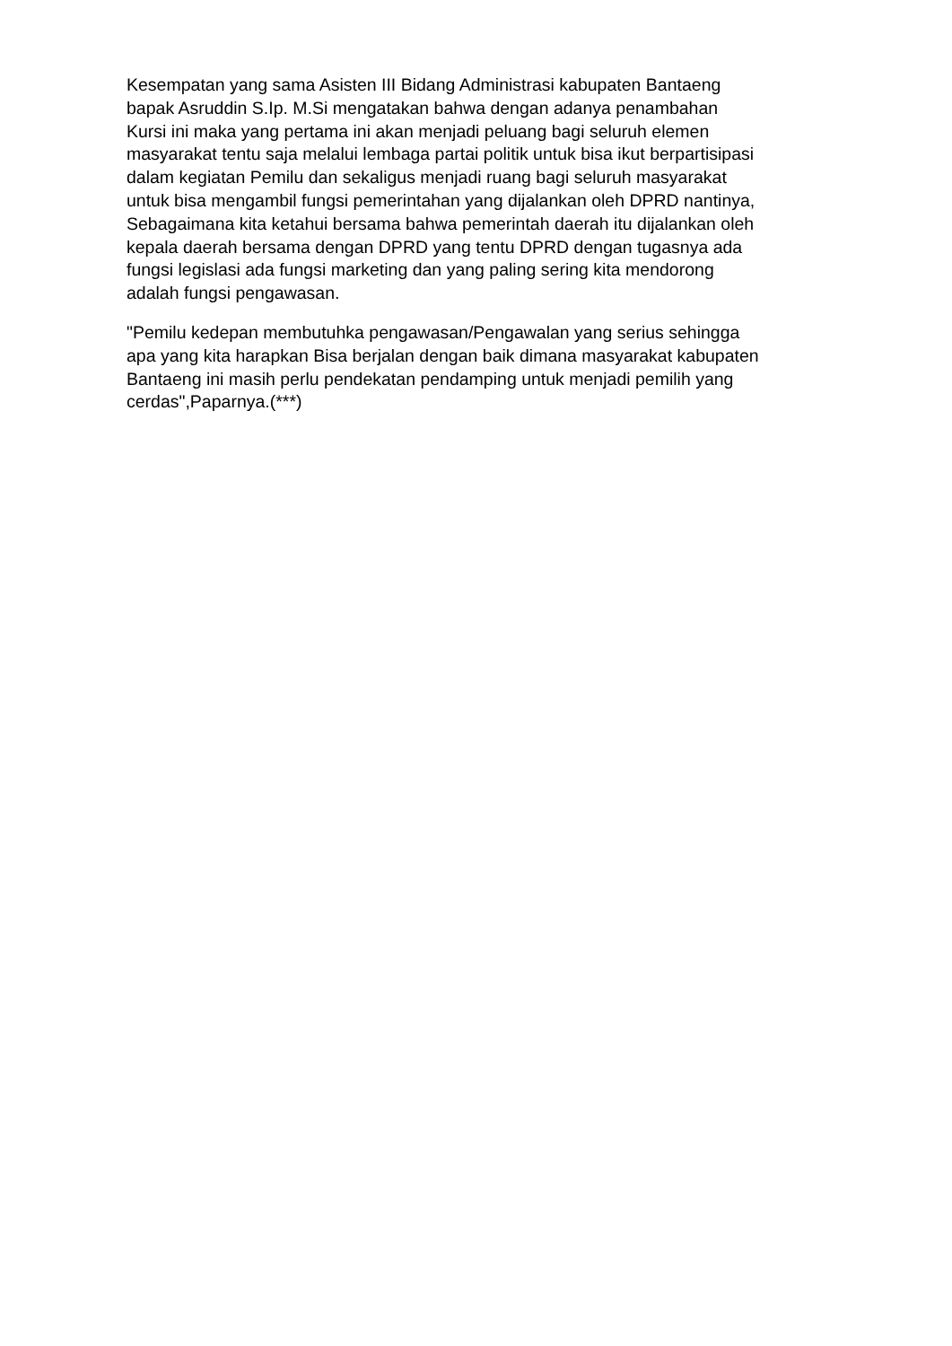Kesempatan yang sama Asisten III Bidang Administrasi kabupaten Bantaeng
bapak Asruddin S.Ip. M.Si mengatakan bahwa dengan adanya penambahan
Kursi ini maka yang pertama ini akan menjadi peluang bagi seluruh elemen
masyarakat tentu saja melalui lembaga partai politik untuk bisa ikut berpartisipasi
dalam kegiatan Pemilu dan sekaligus menjadi ruang bagi seluruh masyarakat
untuk bisa mengambil fungsi pemerintahan yang dijalankan oleh DPRD nantinya,
Sebagaimana kita ketahui bersama bahwa pemerintah daerah itu dijalankan oleh
kepala daerah bersama dengan DPRD yang tentu DPRD dengan tugasnya ada
fungsi legislasi ada fungsi marketing dan yang paling sering kita mendorong
adalah fungsi pengawasan.
"Pemilu kedepan membutuhka pengawasan/Pengawalan yang serius sehingga
apa yang kita harapkan Bisa berjalan dengan baik dimana masyarakat kabupaten
Bantaeng ini masih perlu pendekatan pendamping untuk menjadi pemilih yang
cerdas",Paparnya.(***)